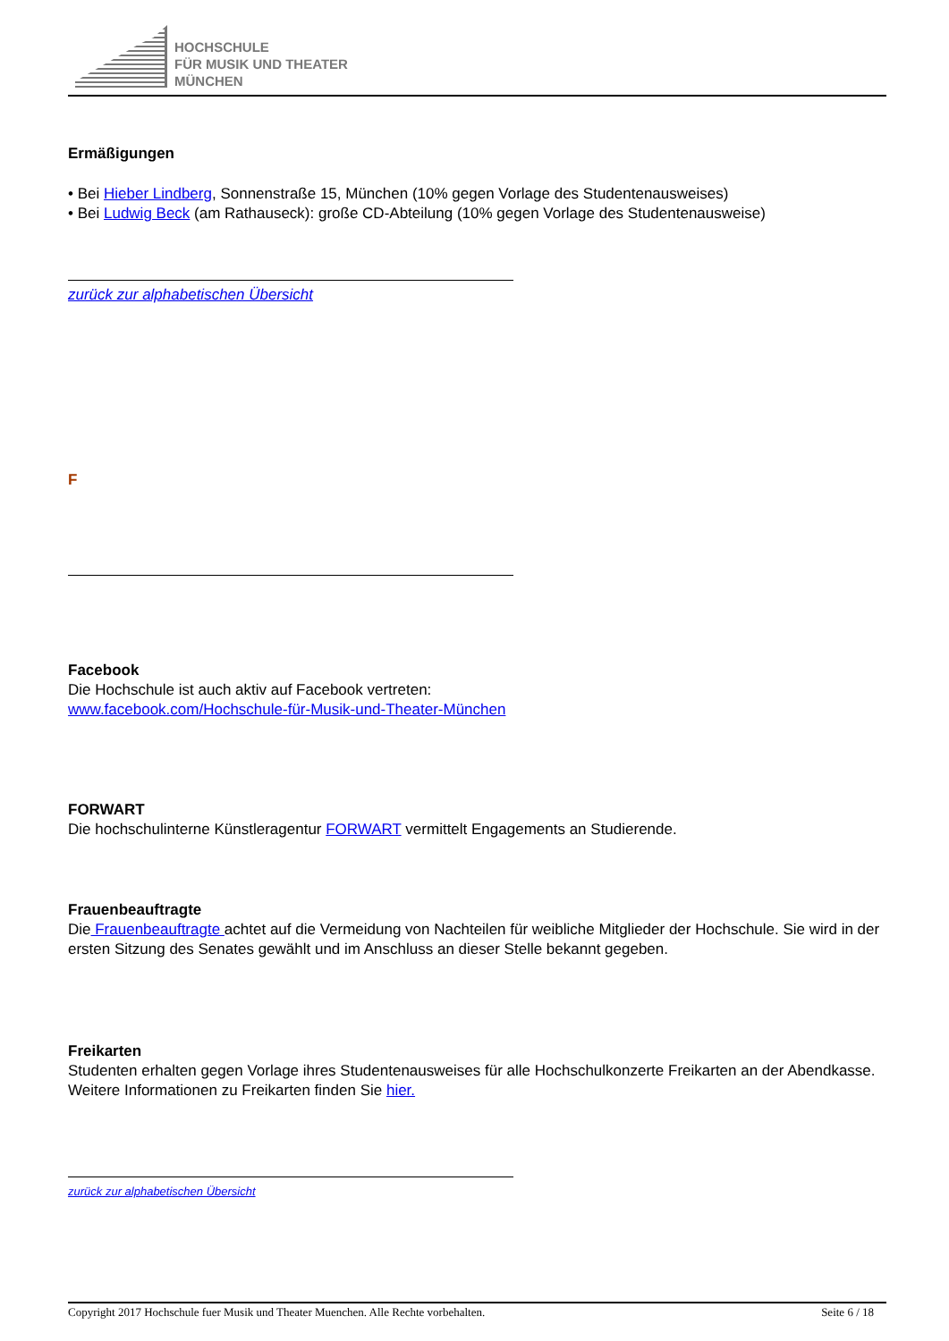HOCHSCHULE
FÜR MUSIK UND THEATER
MÜNCHEN
Ermäßigungen
• Bei Hieber Lindberg, Sonnenstraße 15, München (10% gegen Vorlage des Studentenausweises)
• Bei Ludwig Beck (am Rathauseck): große CD-Abteilung (10% gegen Vorlage des Studentenausweise)
zurück zur alphabetischen Übersicht
F
Facebook
Die Hochschule ist auch aktiv auf Facebook vertreten:
www.facebook.com/Hochschule-für-Musik-und-Theater-München
FORWART
Die hochschulinterne Künstleragentur FORWART vermittelt Engagements an Studierende.
Frauenbeauftragte
Die Frauenbeauftragte achtet auf die Vermeidung von Nachteilen für weibliche Mitglieder der Hochschule. Sie wird in der ersten Sitzung des Senates gewählt und im Anschluss an dieser Stelle bekannt gegeben.
Freikarten
Studenten erhalten gegen Vorlage ihres Studentenausweises für alle Hochschulkonzerte Freikarten an der Abendkasse. Weitere Informationen zu Freikarten finden Sie hier.
zurück zur alphabetischen Übersicht
Copyright 2017 Hochschule fuer Musik und Theater Muenchen. Alle Rechte vorbehalten. Seite 6 / 18